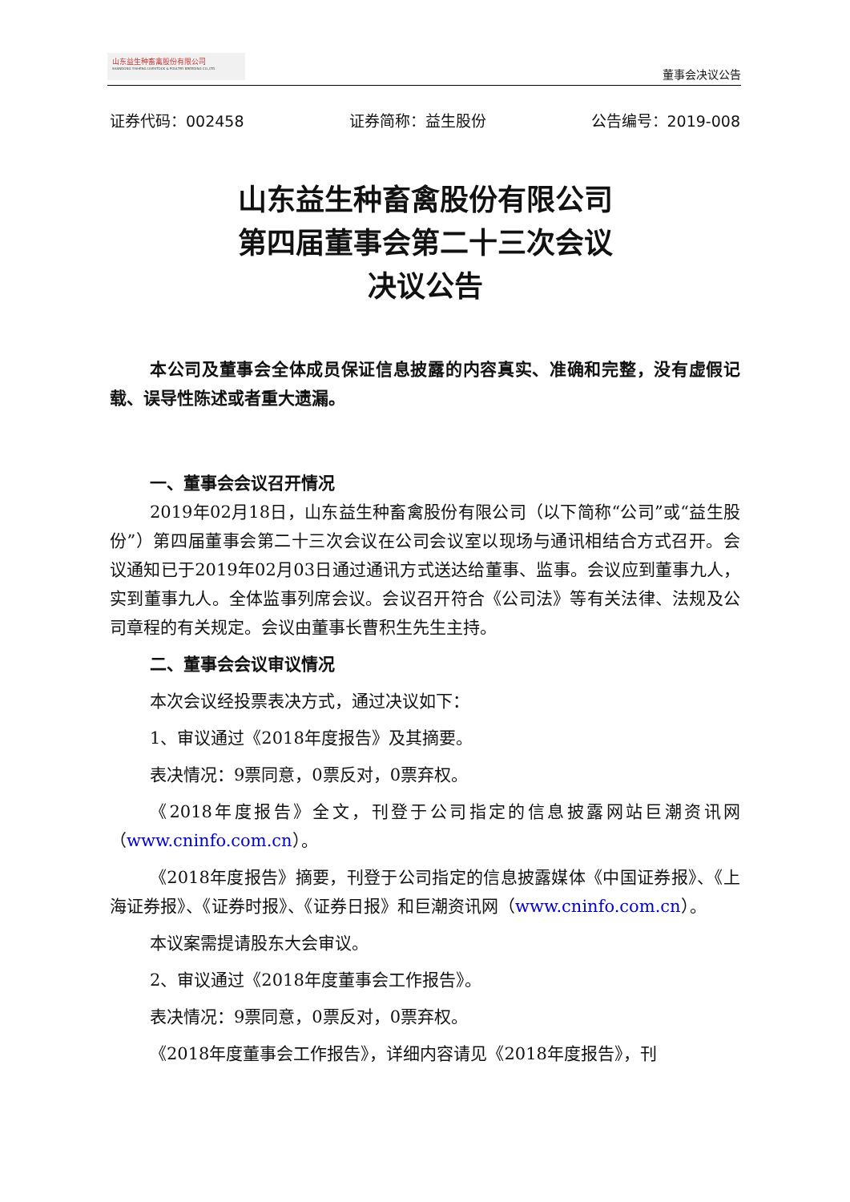山东益生种畜禽股份有限公司
SHANDONG YISHENG LIVESTOCK & POULTRY BREEDING CO.,LTD
董事会决议公告
证券代码：002458 证券简称：益生股份 公告编号：2019-008
山东益生种畜禽股份有限公司
第四届董事会第二十三次会议
决议公告
本公司及董事会全体成员保证信息披露的内容真实、准确和完整，没有虚假记载、误导性陈述或者重大遗漏。
一、董事会会议召开情况
2019年02月18日，山东益生种畜禽股份有限公司（以下简称“公司”或“益生股份”）第四届董事会第二十三次会议在公司会议室以现场与通讯相结合方式召开。会议通知已于2019年02月03日通过通讯方式送达给董事、监事。会议应到董事九人，实到董事九人。全体监事列席会议。会议召开符合《公司法》等有关法律、法规及公司章程的有关规定。会议由董事长曹积生先生主持。
二、董事会会议审议情况
本次会议经投票表决方式，通过决议如下：
1、审议通过《2018年度报告》及其摘要。
表决情况：9票同意，0票反对，0票弃权。
《2018年度报告》全文，刊登于公司指定的信息披露网站巨潮资讯网（www.cninfo.com.cn）。
《2018年度报告》摘要，刊登于公司指定的信息披露媒体《中国证券报》、《上海证券报》、《证券时报》、《证券日报》和巨潮资讯网（www.cninfo.com.cn）。
本议案需提请股东大会审议。
2、审议通过《2018年度董事会工作报告》。
表决情况：9票同意，0票反对，0票弃权。
《2018年度董事会工作报告》，详细内容请见《2018年度报告》，刊